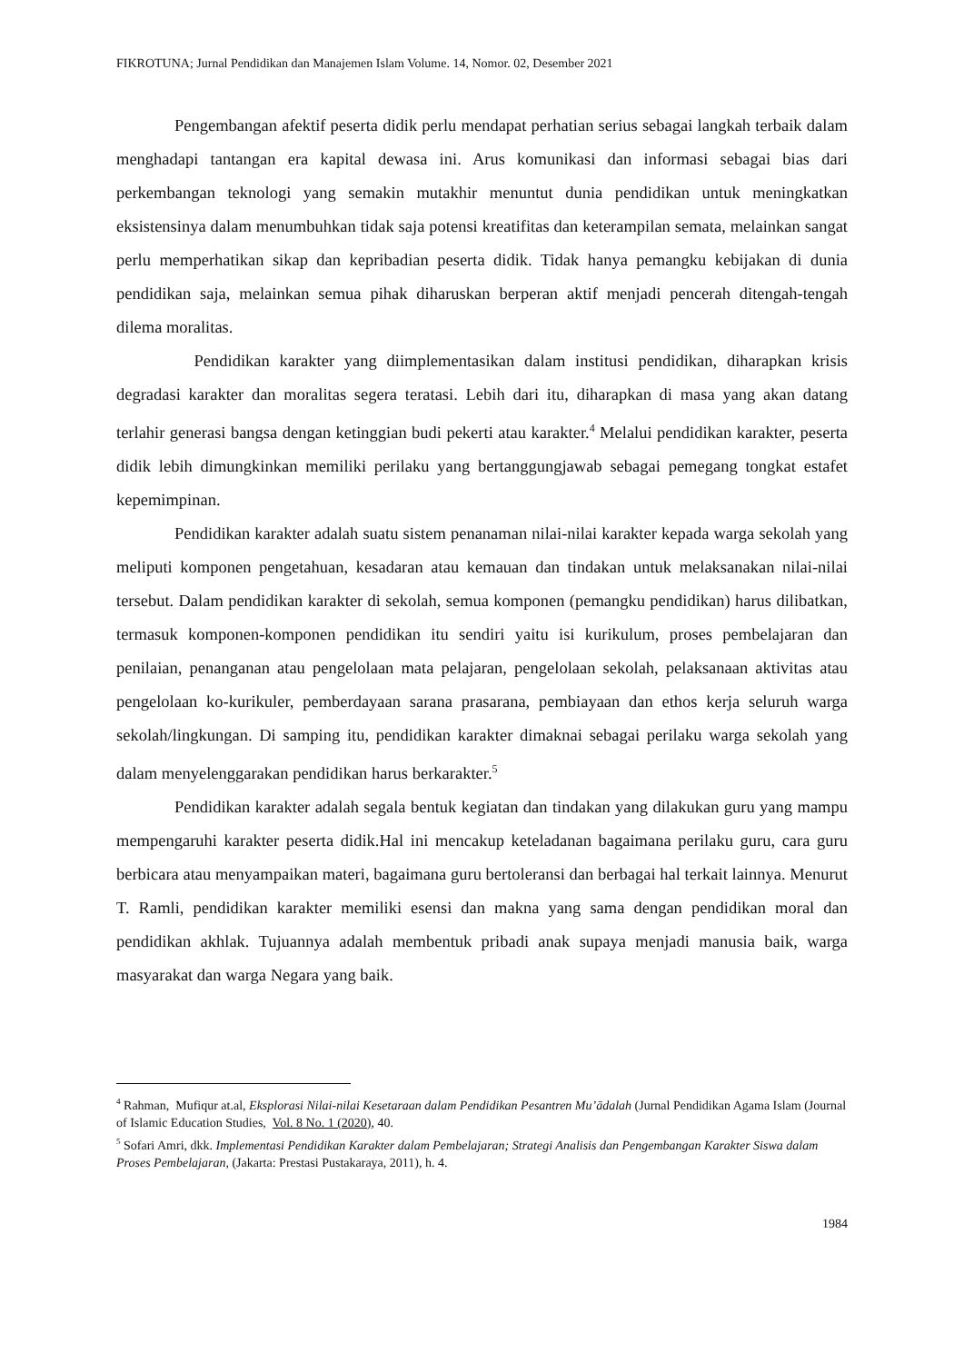FIKROTUNA; Jurnal Pendidikan dan Manajemen Islam Volume. 14, Nomor. 02, Desember 2021
Pengembangan afektif peserta didik perlu mendapat perhatian serius sebagai langkah terbaik dalam menghadapi tantangan era kapital dewasa ini. Arus komunikasi dan informasi sebagai bias dari perkembangan teknologi yang semakin mutakhir menuntut dunia pendidikan untuk meningkatkan eksistensinya dalam menumbuhkan tidak saja potensi kreatifitas dan keterampilan semata, melainkan sangat perlu memperhatikan sikap dan kepribadian peserta didik. Tidak hanya pemangku kebijakan di dunia pendidikan saja, melainkan semua pihak diharuskan berperan aktif menjadi pencerah ditengah-tengah dilema moralitas.
Pendidikan karakter yang diimplementasikan dalam institusi pendidikan, diharapkan krisis degradasi karakter dan moralitas segera teratasi. Lebih dari itu, diharapkan di masa yang akan datang terlahir generasi bangsa dengan ketinggian budi pekerti atau karakter.<sup>4</sup> Melalui pendidikan karakter, peserta didik lebih dimungkinkan memiliki perilaku yang bertanggungjawab sebagai pemegang tongkat estafet kepemimpinan.
Pendidikan karakter adalah suatu sistem penanaman nilai-nilai karakter kepada warga sekolah yang meliputi komponen pengetahuan, kesadaran atau kemauan dan tindakan untuk melaksanakan nilai-nilai tersebut. Dalam pendidikan karakter di sekolah, semua komponen (pemangku pendidikan) harus dilibatkan, termasuk komponen-komponen pendidikan itu sendiri yaitu isi kurikulum, proses pembelajaran dan penilaian, penanganan atau pengelolaan mata pelajaran, pengelolaan sekolah, pelaksanaan aktivitas atau pengelolaan ko-kurikuler, pemberdayaan sarana prasarana, pembiayaan dan ethos kerja seluruh warga sekolah/lingkungan. Di samping itu, pendidikan karakter dimaknai sebagai perilaku warga sekolah yang dalam menyelenggarakan pendidikan harus berkarakter.<sup>5</sup>
Pendidikan karakter adalah segala bentuk kegiatan dan tindakan yang dilakukan guru yang mampu mempengaruhi karakter peserta didik.Hal ini mencakup keteladanan bagaimana perilaku guru, cara guru berbicara atau menyampaikan materi, bagaimana guru bertoleransi dan berbagai hal terkait lainnya. Menurut T. Ramli, pendidikan karakter memiliki esensi dan makna yang sama dengan pendidikan moral dan pendidikan akhlak. Tujuannya adalah membentuk pribadi anak supaya menjadi manusia baik, warga masyarakat dan warga Negara yang baik.
<sup>4</sup> Rahman, Mufiqur at.al, Eksplorasi Nilai-nilai Kesetaraan dalam Pendidikan Pesantren Mu’ādalah (Jurnal Pendidikan Agama Islam (Journal of Islamic Education Studies, Vol. 8 No. 1 (2020), 40.
<sup>5</sup> Sofari Amri, dkk. Implementasi Pendidikan Karakter dalam Pembelajaran; Strategi Analisis dan Pengembangan Karakter Siswa dalam Proses Pembelajaran, (Jakarta: Prestasi Pustakaraya, 2011), h. 4.
1984